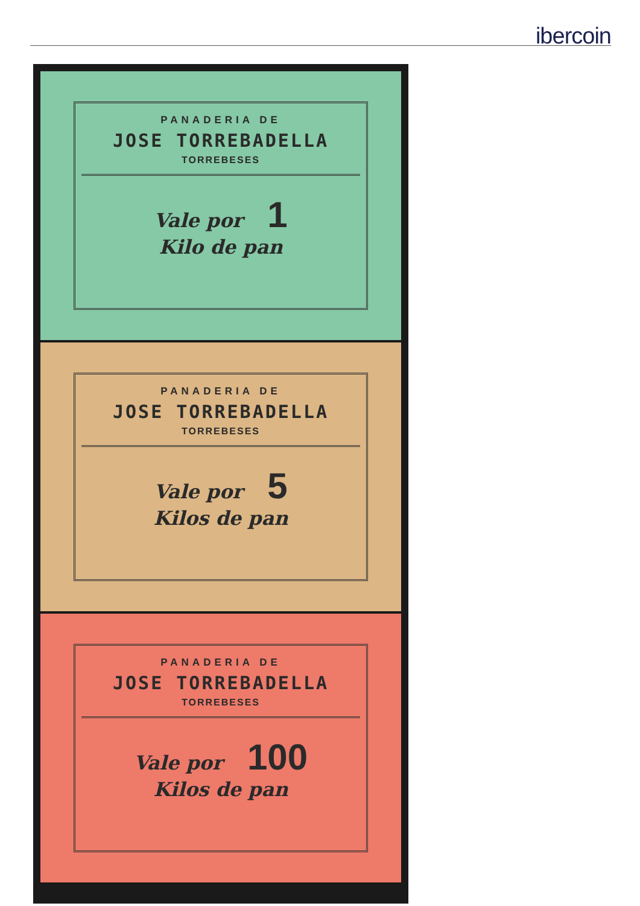ibercoin
PANADERIA DE
JOSE TORREBADELLA
TORREBESES
Vale por 1
Kilo de pan
PANADERIA DE
JOSE TORREBADELLA
TORREBESES
Vale por 5
Kilos de pan
PANADERIA DE
JOSE TORREBADELLA
TORREBESES
Vale por 100
Kilos de pan